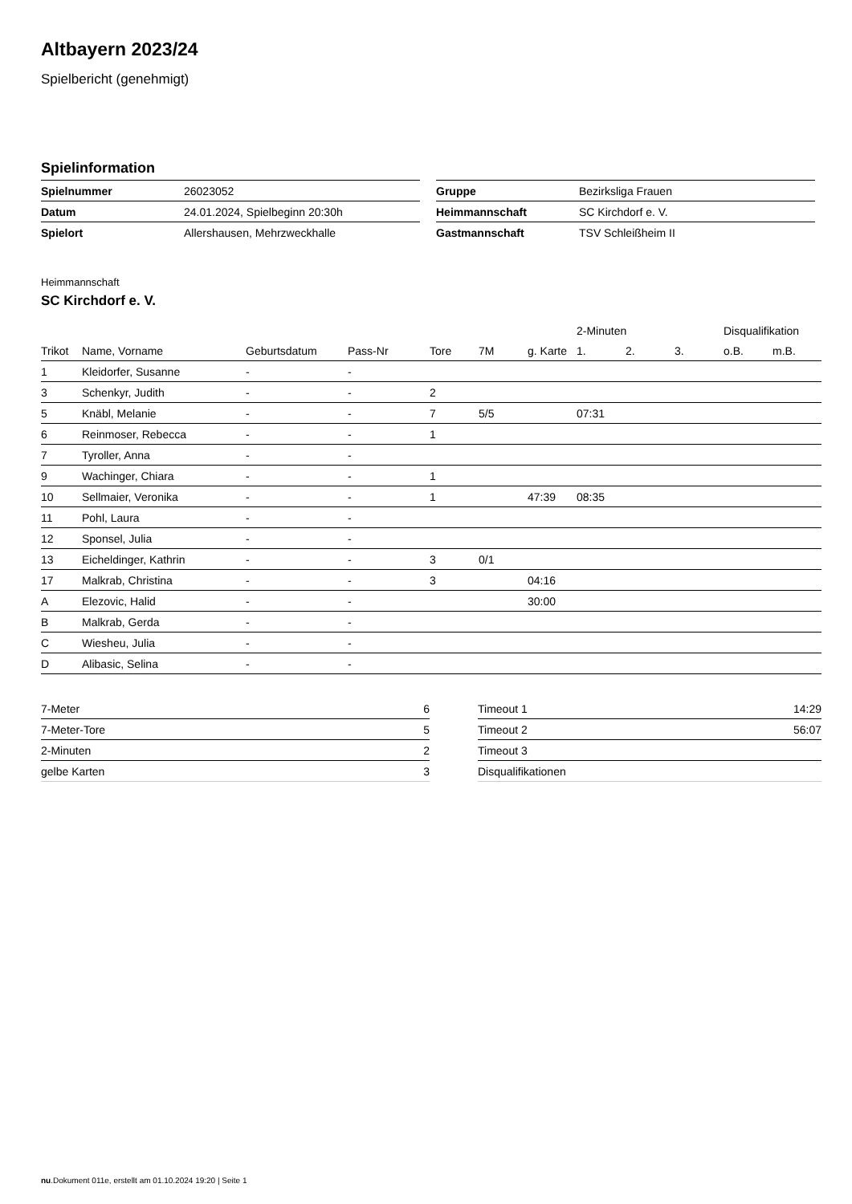Altbayern 2023/24
Spielbericht (genehmigt)
Spielinformation
| Spielnummer | 26023052 |
| Datum | 24.01.2024, Spielbeginn 20:30h |
| Spielort | Allershausen, Mehrzweckhalle |
| Gruppe | Bezirksliga Frauen |
| Heimmannschaft | SC Kirchdorf e. V. |
| Gastmannschaft | TSV Schleißheim II |
Heimmannschaft
SC Kirchdorf e. V.
| | | | | | | | 2-Minuten | | | Disqualifikation | |
| --- | --- | --- | --- | --- | --- | --- | --- | --- | --- | --- | --- |
| Trikot | Name, Vorname | Geburtsdatum | Pass-Nr | Tore | 7M | g. Karte | 1. | 2. | 3. | o.B. | m.B. |
| 1 | Kleidorfer, Susanne | - | - | | | | | | | | |
| 3 | Schenkyr, Judith | - | - | 2 | | | | | | | |
| 5 | Knäbl, Melanie | - | - | 7 | 5/5 | | 07:31 | | | | |
| 6 | Reinmoser, Rebecca | - | - | 1 | | | | | | | |
| 7 | Tyroller, Anna | - | - | | | | | | | | |
| 9 | Wachinger, Chiara | - | - | 1 | | | | | | | |
| 10 | Sellmaier, Veronika | - | - | 1 | | 47:39 | 08:35 | | | | |
| 11 | Pohl, Laura | - | - | | | | | | | | |
| 12 | Sponsel, Julia | - | - | | | | | | | | |
| 13 | Eicheldinger, Kathrin | - | - | 3 | 0/1 | | | | | | |
| 17 | Malkrab, Christina | - | - | 3 | | 04:16 | | | | | |
| A | Elezovic, Halid | - | - | | | 30:00 | | | | | |
| B | Malkrab, Gerda | - | - | | | | | | | | |
| C | Wiesheu, Julia | - | - | | | | | | | | |
| D | Alibasic, Selina | - | - | | | | | | | | |
| 7-Meter | 6 |
| 7-Meter-Tore | 5 |
| 2-Minuten | 2 |
| gelbe Karten | 3 |
| Timeout 1 | 14:29 |
| Timeout 2 | 56:07 |
| Timeout 3 | |
| Disqualifikationen | |
nu.Dokument 011e, erstellt am 01.10.2024 19:20 | Seite 1